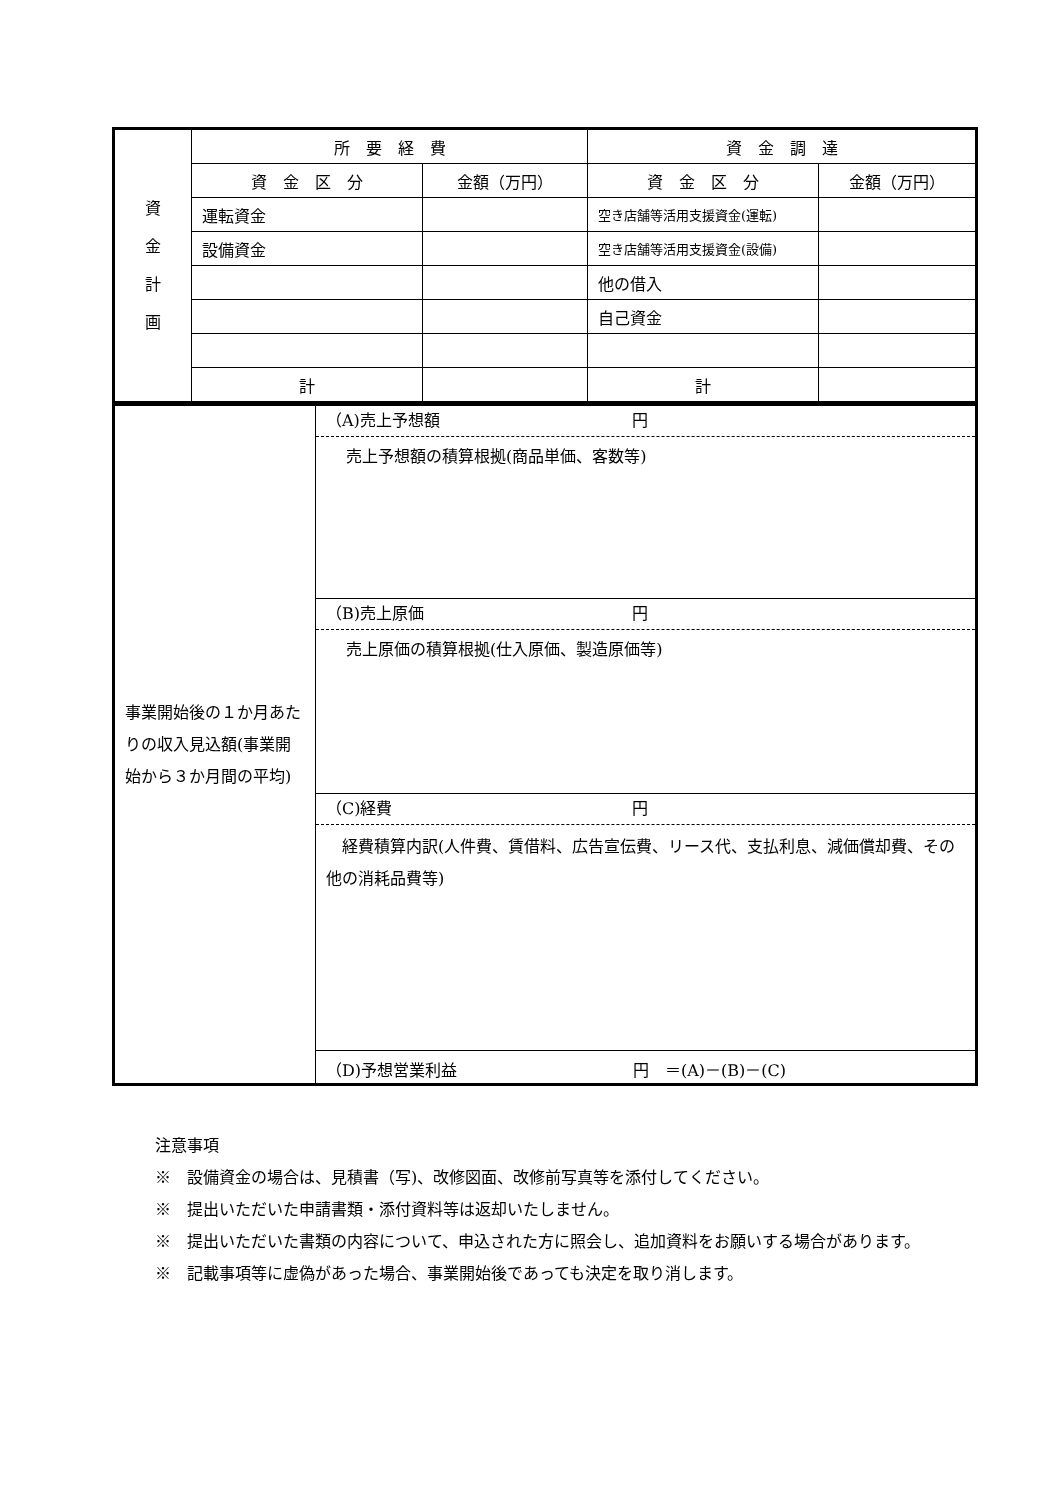| 資 金 計 画 | 所 要 経 費 | | 資 金 調 達 | |
| | 資 金 区 分 | 金額（万円） | 資 金 区 分 | 金額（万円） |
| | 運転資金 | | 空き店舗等活用支援資金(運転) | |
| | 設備資金 | | 空き店舗等活用支援資金(設備) | |
| | | | 他の借入 | |
| | | | 自己資金 | |
| | 計 | | 計 | |
| 事業開始後の１か月あたりの収入見込額(事業開始から３か月間の平均) | （A)売上予想額 円 売上予想額の積算根拠(商品単価、客数等) |
| | （B)売上原価 円 売上原価の積算根拠(仕入原価、製造原価等) |
| | （C)経費 円 経費積算内訳(人件費、賃借料、広告宣伝費、リース代、支払利息、減価償却費、その他の消耗品費等) |
| | （D)予想営業利益 円 ＝(A)－(B)－(C) |
注意事項
※　設備資金の場合は、見積書（写)、改修図面、改修前写真等を添付してください。
※　提出いただいた申請書類・添付資料等は返却いたしません。
※　提出いただいた書類の内容について、申込された方に照会し、追加資料をお願いする場合があります。
※　記載事項等に虚偽があった場合、事業開始後であっても決定を取り消します。